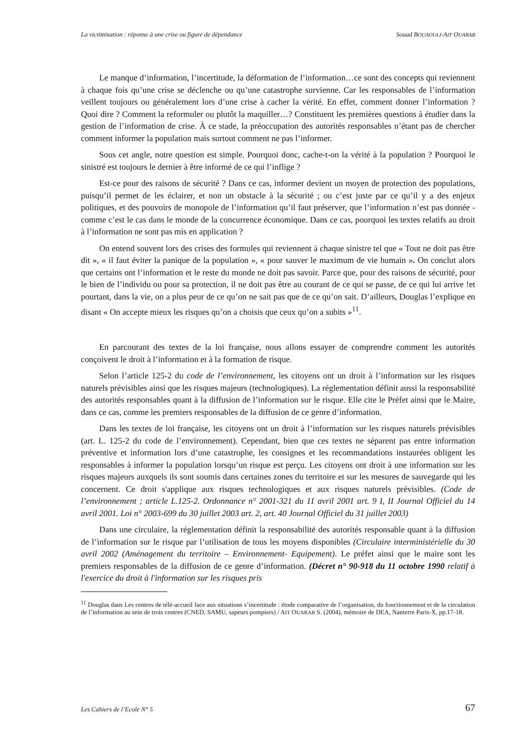La victimisation : réponse à une crise ou figure de dépendance Souad BOUAOULI-AIT OUARAB
Le manque d’information, l’incertitude, la déformation de l’information…ce sont des concepts qui reviennent à chaque fois qu’une crise se déclenche ou qu’une catastrophe survienne. Car les responsables de l’information veillent toujours ou généralement lors d’une crise à cacher la vérité. En effet, comment donner l’information ? Quoi dire ? Comment la reformuler ou plutôt la maquiller…? Constituent les premières questions à étudier dans la gestion de l’information de crise. À ce stade, la préoccupation des autorités responsables n’étant pas de chercher comment informer la population mais surtout comment ne pas l’informer.
Sous cet angle, notre question est simple. Pourquoi donc, cache-t-on la vérité à la population ? Pourquoi le sinistré est toujours le dernier à être informé de ce qui l’inflige ?
Est-ce pour des raisons de sécurité ? Dans ce cas, informer devient un moyen de protection des populations, puisqu’il permet de les éclairer, et non un obstacle à la sécurité ; ou c’est juste par ce qu’il y a des enjeux politiques, et des pouvoirs de monopole de l’information qu’il faut préserver, que l’information n’est pas donnée - comme c’est le cas dans le monde de la concurrence économique. Dans ce cas, pourquoi les textes relatifs au droit à l’information ne sont pas mis en application ?
On entend souvent lors des crises des formules qui reviennent à chaque sinistre tel que « Tout ne doit pas être dit », « il faut éviter la panique de la population », « pour sauver le maximum de vie humain ». On conclut alors que certains ont l’information et le reste du monde ne doit pas savoir. Parce que, pour des raisons de sécurité, pour le bien de l’individu ou pour sa protection, il ne doit pas être au courant de ce qui se passe, de ce qui lui arrive !et pourtant, dans la vie, on a plus peur de ce qu’on ne sait pas que de ce qu’on sait. D’ailleurs, Douglas l’explique en disant « On accepte mieux les risques qu’on a choisis que ceux qu’on a subits »<sup>11</sup>.
En parcourant des textes de la loi française, nous allons essayer de comprendre comment les autorités conçoivent le droit à l’information et à la formation de risque.
Selon l’article 125-2 du code de l’environnement, les citoyens ont un droit à l’information sur les risques naturels prévisibles ainsi que les risques majeurs (technologiques). La réglementation définit aussi la responsabilité des autorités responsables quant à la diffusion de l’information sur le risque. Elle cite le Préfet ainsi que le Maire, dans ce cas, comme les premiers responsables de la diffusion de ce genre d’information.
Dans les textes de loi française, les citoyens ont un droit à l’information sur les risques naturels prévisibles (art. L. 125-2 du code de l’environnement). Cependant, bien que ces textes ne séparent pas entre information préventive et information lors d’une catastrophe, les consignes et les recommandations instaurées obligent les responsables à informer la population lorsqu’un risque est perçu. Les citoyens ont droit à une information sur les risques majeurs auxquels ils sont soumis dans certaines zones du territoire et sur les mesures de sauvegarde qui les concernent. Ce droit s'applique aux risques technologiques et aux risques naturels prévisibles. (Code de l’environnement ; article L.125-2. Ordonnance n° 2001-321 du 11 avril 2001 art. 9 I, II Journal Officiel du 14 avril 2001. Loi n° 2003-699 du 30 juillet 2003 art. 2, art. 40 Journal Officiel du 31 juillet 2003)
Dans une circulaire, la réglementation définit la responsabilité des autorités responsable quant à la diffusion de l’information sur le risque par l’utilisation de tous les moyens disponibles (Circulaire interministérielle du 30 avril 2002 (Aménagement du territoire – Environnement- Equipement). Le préfet ainsi que le maire sont les premiers responsables de la diffusion de ce genre d’information. (Décret n° 90-918 du 11 octobre 1990 relatif à l'exercice du droit à l'information sur les risques pris
<sup>11</sup> Douglas dans Les centres de télé-accueil face aux situations s’incertitude : étude comparative de l’organisation, du fonctionnement et de la circulation de l’information au sein de trois centres (CNED, SAMU, sapeurs pompiers) / AIT OUARAB S. (2004), mémoire de DEA, Nanterre Paris-X, pp.17-18.
Les Cahiers de l’Ecole N° 5 67